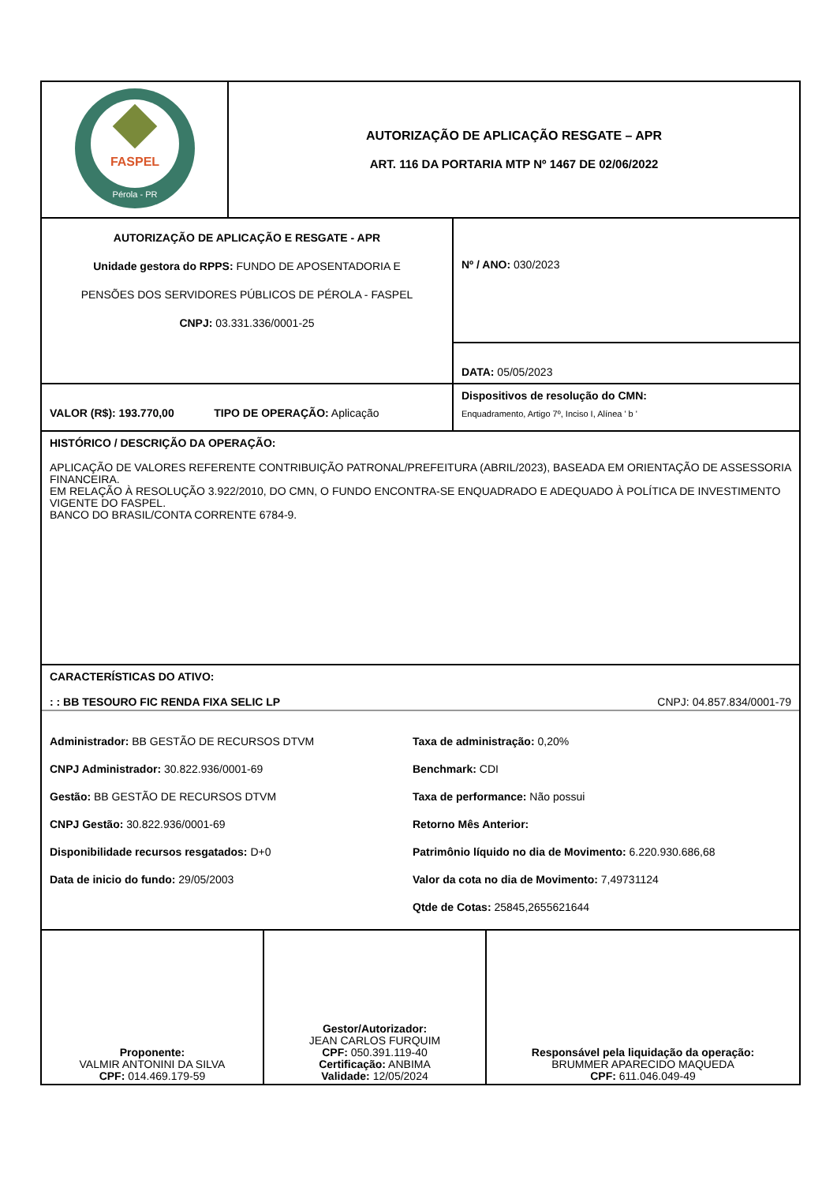| FASPEL Pérola - PR | AUTORIZAÇÃO DE APLICAÇÃO RESGATE – APR ART. 116 DA PORTARIA MTP Nº 1467 DE 02/06/2022 |
| AUTORIZAÇÃO DE APLICAÇÃO E RESGATE - APR Unidade gestora do RPPS: FUNDO DE APOSENTADORIA E PENSÕES DOS SERVIDORES PÚBLICOS DE PÉROLA - FASPEL CNPJ: 03.331.336/0001-25 | Nº / ANO: 030/2023 |
| | DATA: 05/05/2023 |
| VALOR (R$): 193.770,00 TIPO DE OPERAÇÃO: Aplicação | Dispositivos de resolução do CMN: Enquadramento, Artigo 7º, Inciso I, Alínea ' b ' |
| HISTÓRICO / DESCRIÇÃO DA OPERAÇÃO: APLICAÇÃO DE VALORES REFERENTE CONTRIBUIÇÃO PATRONAL/PREFEITURA (ABRIL/2023), BASEADA EM ORIENTAÇÃO DE ASSESSORIA FINANCEIRA. EM RELAÇÃO À RESOLUÇÃO 3.922/2010, DO CMN, O FUNDO ENCONTRA-SE ENQUADRADO E ADEQUADO À POLÍTICA DE INVESTIMENTO VIGENTE DO FASPEL. BANCO DO BRASIL/CONTA CORRENTE 6784-9. | |
| CARACTERÍSTICAS DO ATIVO: : : BB TESOURO FIC RENDA FIXA SELIC LP CNPJ: 04.857.834/0001-79 Administrador: BB GESTÃO DE RECURSOS DTVM Taxa de administração: 0,20% CNPJ Administrador: 30.822.936/0001-69 Benchmark: CDI Gestão: BB GESTÃO DE RECURSOS DTVM Taxa de performance: Não possui CNPJ Gestão: 30.822.936/0001-69 Retorno Mês Anterior: Disponibilidade recursos resgatados: D+0 Patrimônio líquido no dia de Movimento: 6.220.930.686,68 Data de inicio do fundo: 29/05/2003 Valor da cota no dia de Movimento: 7,49731124 Qtde de Cotas: 25845,2655621644 | |
| Proponente: VALMIR ANTONINI DA SILVA CPF: 014.469.179-59 | Gestor/Autorizador: JEAN CARLOS FURQUIM CPF: 050.391.119-40 Certificação: ANBIMA Validade: 12/05/2024 | Responsável pela liquidação da operação: BRUMMER APARECIDO MAQUEDA CPF: 611.046.049-49 |